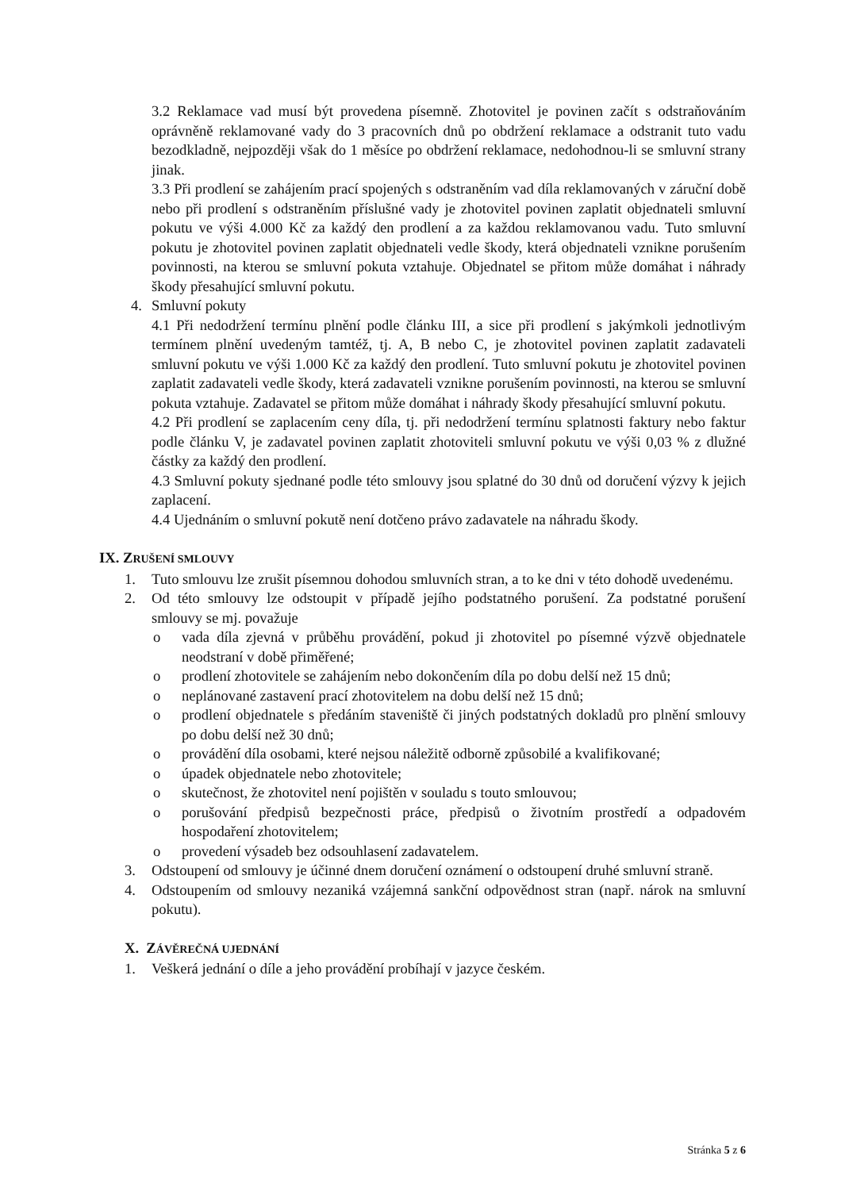3.2 Reklamace vad musí být provedena písemně. Zhotovitel je povinen začít s odstraňováním oprávněně reklamované vady do 3 pracovních dnů po obdržení reklamace a odstranit tuto vadu bezodkladně, nejpozději však do 1 měsíce po obdržení reklamace, nedohodnou-li se smluvní strany jinak.
3.3 Při prodlení se zahájením prací spojených s odstraněním vad díla reklamovaných v záruční době nebo při prodlení s odstraněním příslušné vady je zhotovitel povinen zaplatit objednateli smluvní pokutu ve výši 4.000 Kč za každý den prodlení a za každou reklamovanou vadu. Tuto smluvní pokutu je zhotovitel povinen zaplatit objednateli vedle škody, která objednateli vznikne porušením povinnosti, na kterou se smluvní pokuta vztahuje. Objednatel se přitom může domáhat i náhrady škody přesahující smluvní pokutu.
4. Smluvní pokuty
4.1 Při nedodržení termínu plnění podle článku III, a sice při prodlení s jakýmkoli jednotlivým termínem plnění uvedeným tamtéž, tj. A, B nebo C, je zhotovitel povinen zaplatit zadavateli smluvní pokutu ve výši 1.000 Kč za každý den prodlení. Tuto smluvní pokutu je zhotovitel povinen zaplatit zadavateli vedle škody, která zadavateli vznikne porušením povinnosti, na kterou se smluvní pokuta vztahuje. Zadavatel se přitom může domáhat i náhrady škody přesahující smluvní pokutu.
4.2 Při prodlení se zaplacením ceny díla, tj. při nedodržení termínu splatnosti faktury nebo faktur podle článku V, je zadavatel povinen zaplatit zhotoviteli smluvní pokutu ve výši 0,03 % z dlužné částky za každý den prodlení.
4.3 Smluvní pokuty sjednané podle této smlouvy jsou splatné do 30 dnů od doručení výzvy k jejich zaplacení.
4.4 Ujednáním o smluvní pokutě není dotčeno právo zadavatele na náhradu škody.
IX. ZRUŠENÍ SMLOUVY
1. Tuto smlouvu lze zrušit písemnou dohodou smluvních stran, a to ke dni v této dohodě uvedenému.
2. Od této smlouvy lze odstoupit v případě jejího podstatného porušení. Za podstatné porušení smlouvy se mj. považuje
o vada díla zjevná v průběhu provádění, pokud ji zhotovitel po písemné výzvě objednatele neodstraní v době přiměřené;
o prodlení zhotovitele se zahájením nebo dokončením díla po dobu delší než 15 dnů;
o neplánované zastavení prací zhotovitelem na dobu delší než 15 dnů;
o prodlení objednatele s předáním staveniště či jiných podstatných dokladů pro plnění smlouvy po dobu delší než 30 dnů;
o provádění díla osobami, které nejsou náležitě odborně způsobilé a kvalifikované;
o úpadek objednatele nebo zhotovitele;
o skutečnost, že zhotovitel není pojištěn v souladu s touto smlouvou;
o porušování předpisů bezpečnosti práce, předpisů o životním prostředí a odpadovém hospodaření zhotovitelem;
o provedení výsadeb bez odsouhlasení zadavatelem.
3. Odstoupení od smlouvy je účinné dnem doručení oznámení o odstoupení druhé smluvní straně.
4. Odstoupením od smlouvy nezaniká vzájemná sankční odpovědnost stran (např. nárok na smluvní pokutu).
X. ZÁVĚREČNÁ UJEDNÁNÍ
1. Veškerá jednání o díle a jeho provádění probíhají v jazyce českém.
Stránka 5 z 6